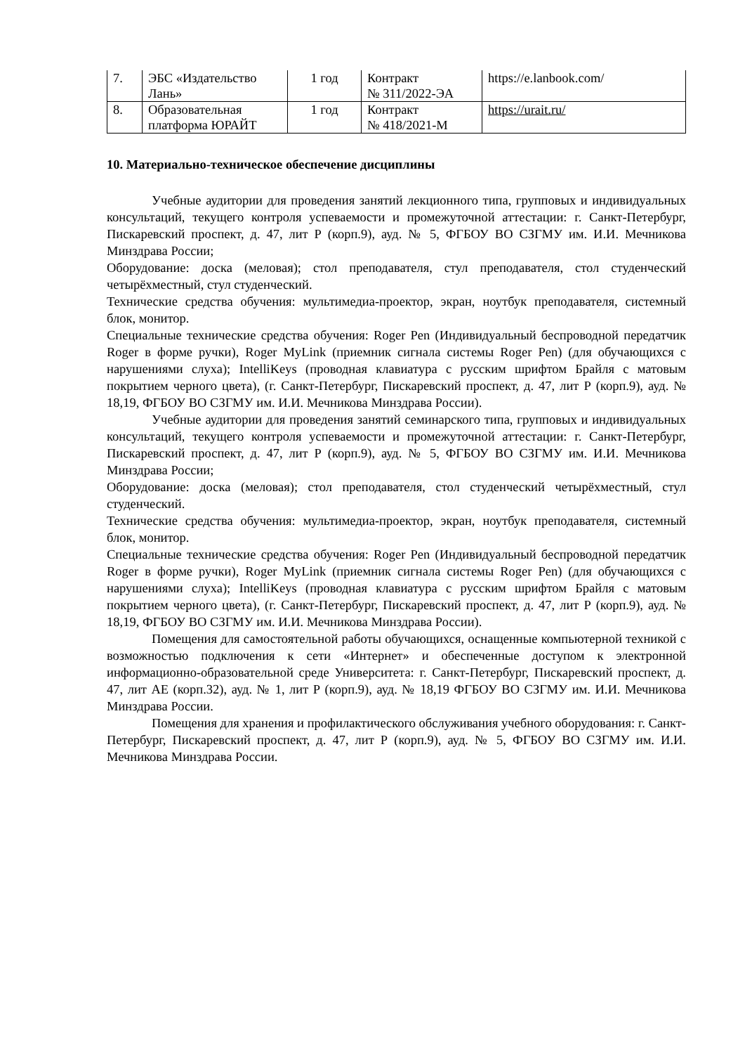| 7. | ЭБС «Издательство Лань» | 1 год | Контракт № 311/2022-ЭА | https://e.lanbook.com/ |
| 8. | Образовательная платформа ЮРАЙТ | 1 год | Контракт № 418/2021-М | https://urait.ru/ |
10. Материально-техническое обеспечение дисциплины
Учебные аудитории для проведения занятий лекционного типа, групповых и индивидуальных консультаций, текущего контроля успеваемости и промежуточной аттестации: г. Санкт-Петербург, Пискаревский проспект, д. 47, лит Р (корп.9), ауд. № 5, ФГБОУ ВО СЗГМУ им. И.И. Мечникова Минздрава России;
Оборудование: доска (меловая); стол преподавателя, стул преподавателя, стол студенческий четырёхместный, стул студенческий.
Технические средства обучения: мультимедиа-проектор, экран, ноутбук преподавателя, системный блок, монитор.
Специальные технические средства обучения: Roger Pen (Индивидуальный беспроводной передатчик Roger в форме ручки), Roger MyLink (приемник сигнала системы Roger Pen) (для обучающихся с нарушениями слуха); IntelliKeys (проводная клавиатура с русским шрифтом Брайля с матовым покрытием черного цвета), (г. Санкт-Петербург, Пискаревский проспект, д. 47, лит Р (корп.9), ауд. № 18,19, ФГБОУ ВО СЗГМУ им. И.И. Мечникова Минздрава России).
Учебные аудитории для проведения занятий семинарского типа, групповых и индивидуальных консультаций, текущего контроля успеваемости и промежуточной аттестации: г. Санкт-Петербург, Пискаревский проспект, д. 47, лит Р (корп.9), ауд. № 5, ФГБОУ ВО СЗГМУ им. И.И. Мечникова Минздрава России;
Оборудование: доска (меловая); стол преподавателя, стол студенческий четырёхместный, стул студенческий.
Технические средства обучения: мультимедиа-проектор, экран, ноутбук преподавателя, системный блок, монитор.
Специальные технические средства обучения: Roger Pen (Индивидуальный беспроводной передатчик Roger в форме ручки), Roger MyLink (приемник сигнала системы Roger Pen) (для обучающихся с нарушениями слуха); IntelliKeys (проводная клавиатура с русским шрифтом Брайля с матовым покрытием черного цвета), (г. Санкт-Петербург, Пискаревский проспект, д. 47, лит Р (корп.9), ауд. № 18,19, ФГБОУ ВО СЗГМУ им. И.И. Мечникова Минздрава России).
Помещения для самостоятельной работы обучающихся, оснащенные компьютерной техникой с возможностью подключения к сети «Интернет» и обеспеченные доступом к электронной информационно-образовательной среде Университета: г. Санкт-Петербург, Пискаревский проспект, д. 47, лит АЕ (корп.32), ауд. № 1, лит Р (корп.9), ауд. № 18,19 ФГБОУ ВО СЗГМУ им. И.И. Мечникова Минздрава России.
Помещения для хранения и профилактического обслуживания учебного оборудования: г. Санкт-Петербург, Пискаревский проспект, д. 47, лит Р (корп.9), ауд. № 5, ФГБОУ ВО СЗГМУ им. И.И. Мечникова Минздрава России.